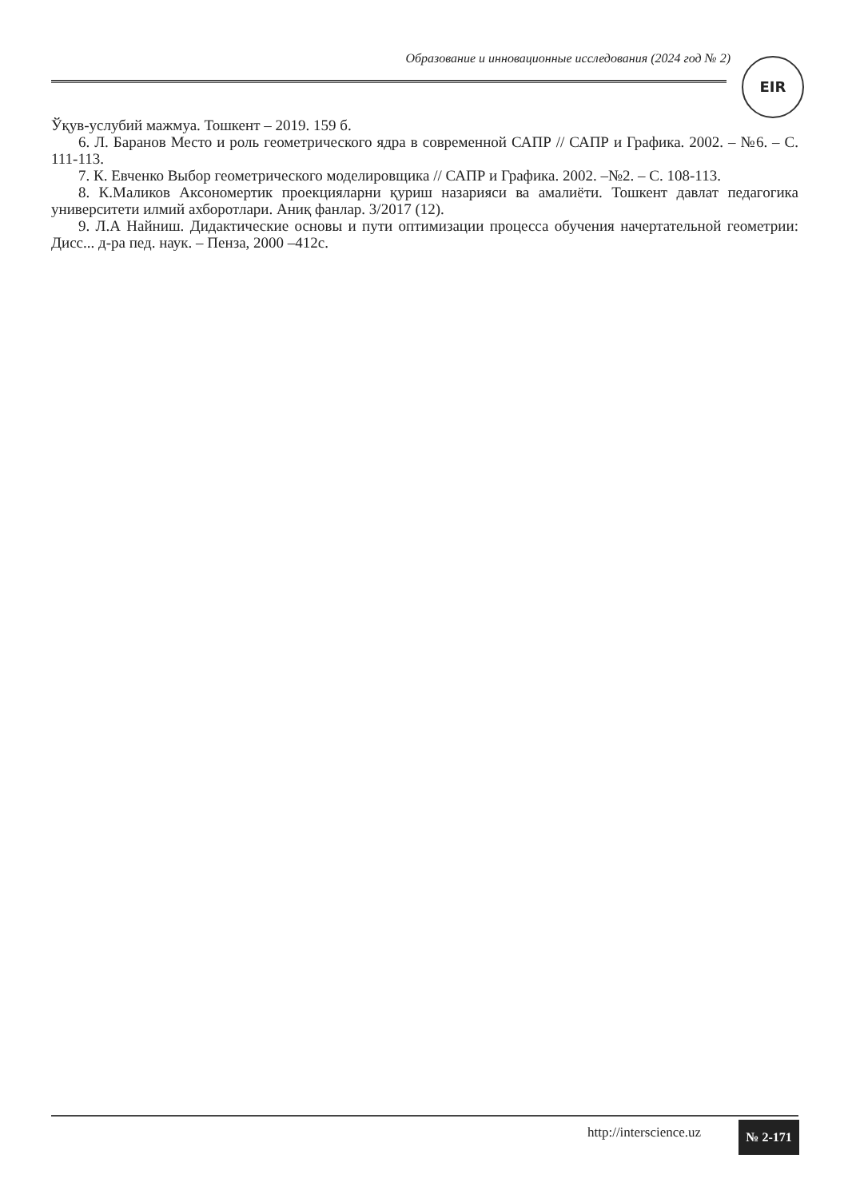Образование и инновационные исследования (2024 год № 2) EIR
Ўқув-услубий мажмуа. Тошкент – 2019. 159 б.
6. Л. Баранов Место и роль геометрического ядра в современной САПР // САПР и Графика. 2002. – №6. – С. 111-113.
7. К. Евченко Выбор геометрического моделировщика // САПР и Графика. 2002. –№2. – С. 108-113.
8. К.Маликов Аксономертик проекцияларни қуриш назарияси ва амалиёти. Тошкент давлат педагогика университети илмий ахборотлари. Аниқ фанлар. 3/2017 (12).
9. Л.А Найниш. Дидактические основы и пути оптимизации процесса обучения начертательной геометрии: Дисс... д-ра пед. наук. – Пенза, 2000 –412с.
http://interscience.uz № 2-171